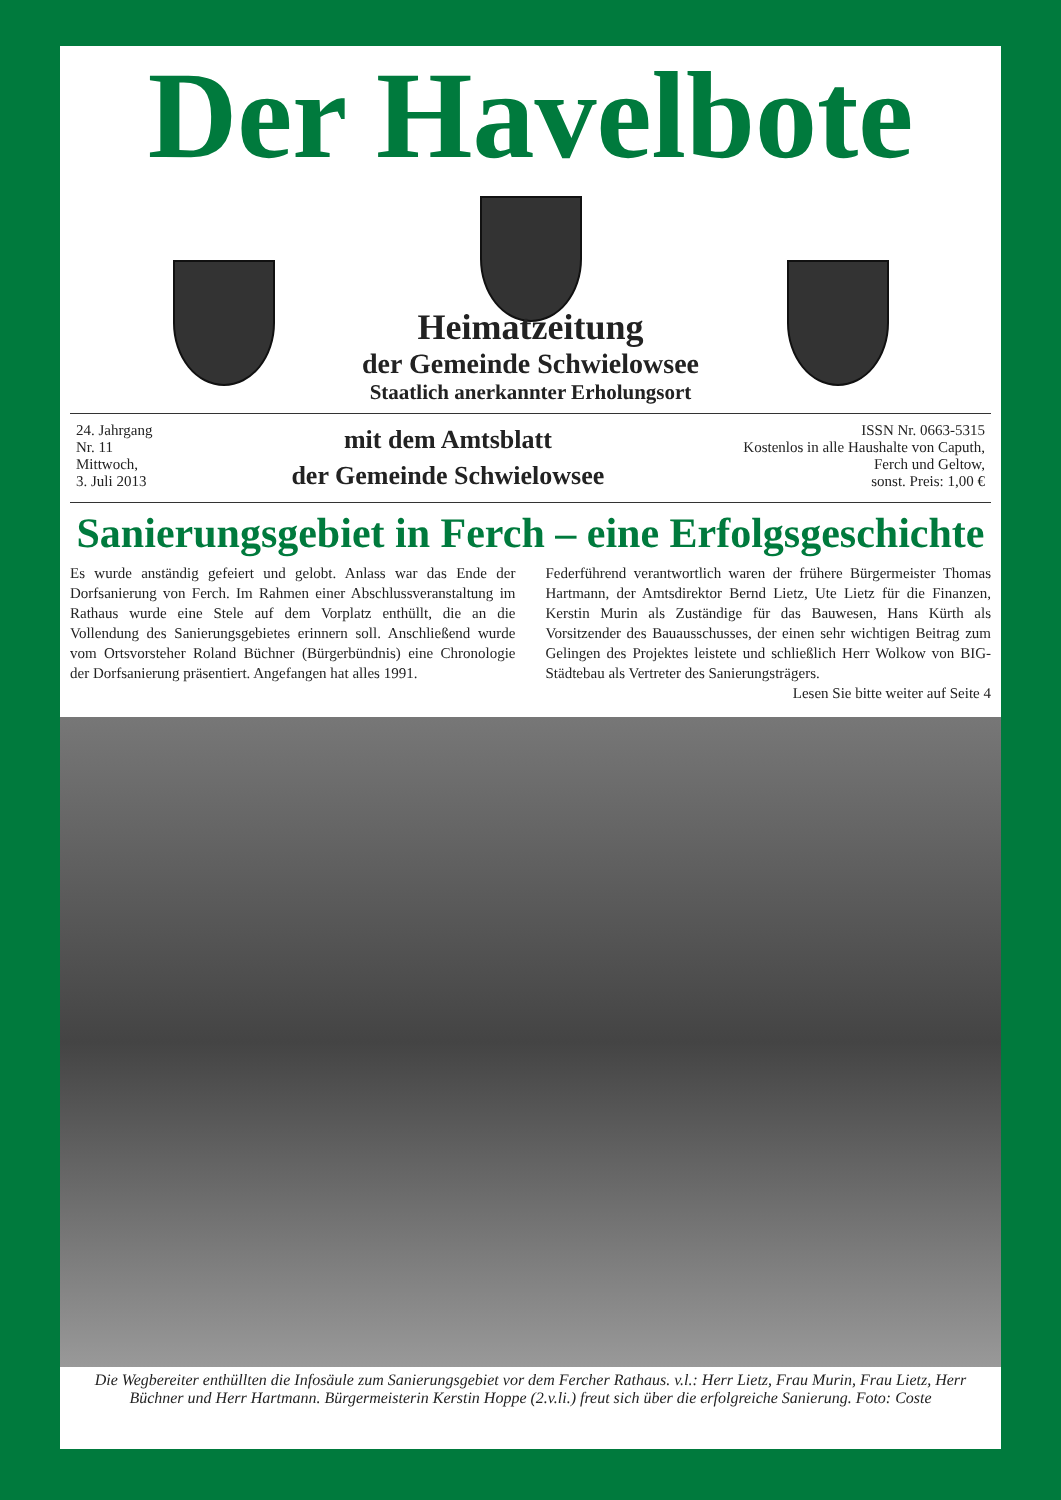Der Havelbote
Heimatzeitung
der Gemeinde Schwielowsee
Staatlich anerkannter Erholungsort
24. Jahrgang
Nr. 11
Mittwoch,
3. Juli 2013
mit dem Amtsblatt
der Gemeinde Schwielowsee
ISSN Nr. 0663-5315
Kostenlos in alle Haushalte von Caputh,
Ferch und Geltow,
sonst. Preis: 1,00 €
Sanierungsgebiet in Ferch – eine Erfolgsgeschichte
Es wurde anständig gefeiert und gelobt. Anlass war das Ende der Dorfsanierung von Ferch. Im Rahmen einer Abschlussveranstaltung im Rathaus wurde eine Stele auf dem Vorplatz enthüllt, die an die Vollendung des Sanierungsgebietes erinnern soll. Anschließend wurde vom Ortsvorsteher Roland Büchner (Bürgerbündnis) eine Chronologie der Dorfsanierung präsentiert. Angefangen hat alles 1991.
Federführend verantwortlich waren der frühere Bürgermeister Thomas Hartmann, der Amtsdirektor Bernd Lietz, Ute Lietz für die Finanzen, Kerstin Murin als Zuständige für das Bauwesen, Hans Kürth als Vorsitzender des Bauausschusses, der einen sehr wichtigen Beitrag zum Gelingen des Projektes leistete und schließlich Herr Wolkow von BIG-Städtebau als Vertreter des Sanierungsträgers.
Lesen Sie bitte weiter auf Seite 4
Die Wegbereiter enthüllten die Infosäule zum Sanierungsgebiet vor dem Fercher Rathaus. v.l.: Herr Lietz, Frau Murin, Frau Lietz, Herr Büchner und Herr Hartmann. Bürgermeisterin Kerstin Hoppe (2.v.li.) freut sich über die erfolgreiche Sanierung. Foto: Coste